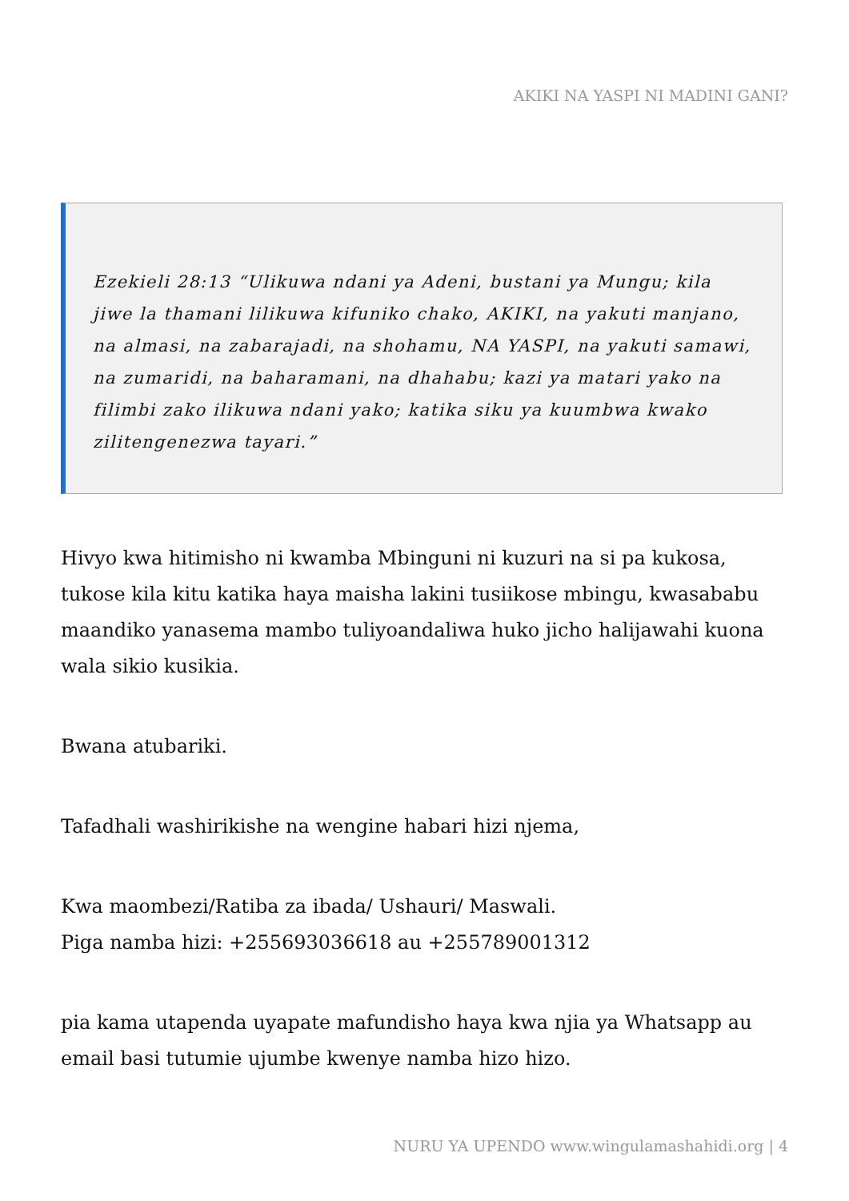AKIKI NA YASPI NI MADINI GANI?
Ezekieli 28:13 “Ulikuwa ndani ya Adeni, bustani ya Mungu; kila jiwe la thamani lilikuwa kifuniko chako, AKIKI, na yakuti manjano, na almasi, na zabarajadi, na shohamu, NA YASPI, na yakuti samawi, na zumaridi, na baharamani, na dhahabu; kazi ya matari yako na filimbi zako ilikuwa ndani yako; katika siku ya kuumbwa kwako zilitengenezwa tayari.”
Hivyo kwa hitimisho ni kwamba Mbinguni ni kuzuri na si pa kukosa, tukose kila kitu katika haya maisha lakini tusiikose mbingu, kwasababu maandiko yanasema mambo tuliyoandaliwa huko jicho halijawahi kuona wala sikio kusikia.
Bwana atubariki.
Tafadhali washirikishe na wengine habari hizi njema,
Kwa maombezi/Ratiba za ibada/ Ushauri/ Maswali.
Piga namba hizi: +255693036618 au +255789001312
pia kama utapenda uyapate mafundisho haya kwa njia ya Whatsapp au email basi tutumie ujumbe kwenye namba hizo hizo.
NURU YA UPENDO www.wingulamashahidi.org | 4